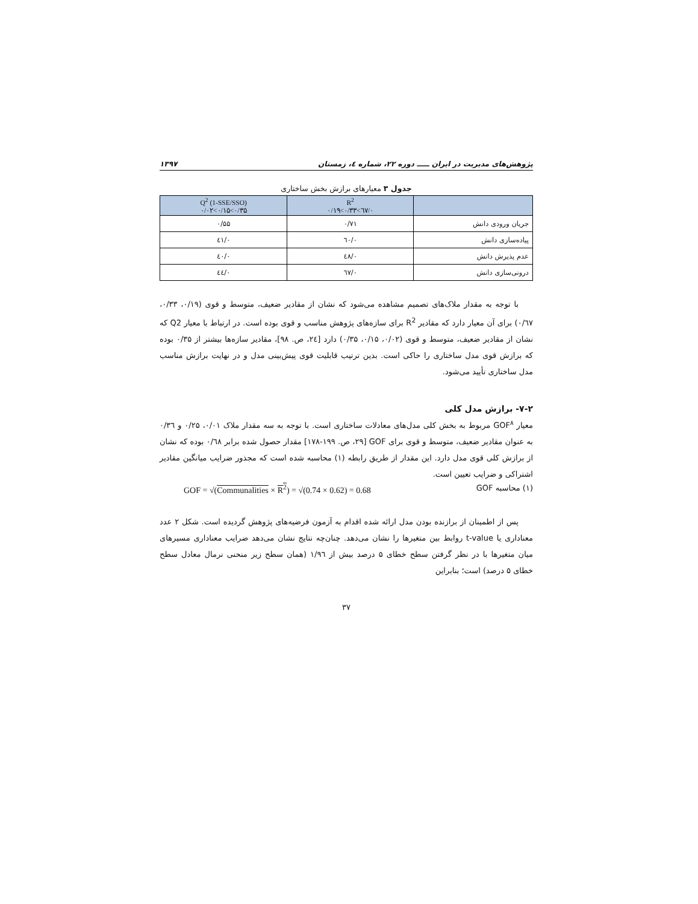پژوهش‌های مدیریت در ایران ـــــ دوره ۲۲، شماره ٤، زمستان ۱۳۹۷
جدول ۳ معیارهای برازش بخش ساختاری
| | R<sup>2</sup> ۰/٦۷>۰/۳۳>۰/۱۹ | Q<sup>2</sup> (1-SSE/SSO) ۰/۳۵>۰/۱۵>۰/۰۲ |
| --- | --- | --- |
| جریان ورودی دانش | ۰/۷۱ | ۰/۵۵ |
| پیاده‌سازی دانش | ۰/٦۰ | ۰/٤۱ |
| عدم پذیرش دانش | ۰/٤۸ | ۰/٤۰ |
| درونی‌سازی دانش | ۰/٦۷ | ۰/٤٤ |
با توجه به مقدار ملاک‌های تصمیم مشاهده می‌شود که نشان از مقادیر ضعیف، متوسط و قوی (۰/۱۹، ۰/۳۳، ۰/٦۷) برای آن معیار دارد که مقادیر R<sup>2</sup> برای سازه‌های پژوهش مناسب و قوی بوده است. در ارتباط با معیار Q2 که نشان از مقادیر ضعیف، متوسط و قوی (۰/۰۲، ۰/۱۵، ۰/۳۵) دارد [۲٤، ص. ۹۸]، مقادیر سازه‌ها بیشتر از ۰/۳۵ بوده که برازش قوی مدل ساختاری را حاکی است. بدین ترتیب قابلیت قوی پیش‌بینی مدل و در نهایت برازش مناسب مدل ساختاری تأیید می‌شود.
۷-۲- برازش مدل کلی
معیار GOF<sup>۸</sup> مربوط به بخش کلی مدل‌های معادلات ساختاری است. با توجه به سه مقدار ملاک ۰/۰۱، ۰/۲۵ و ۰/۳٦ به عنوان مقادیر ضعیف، متوسط و قوی برای GOF [۲۹، ص. ۱۹۹-۱۷۸] مقدار حصول شده برابر ۰/٦۸ بوده که نشان از برازش کلی قوی مدل دارد. این مقدار از طریق رابطه (۱) محاسبه شده است که مجذور ضرایب میانگین مقادیر اشتراکی و ضرایب تعیین است.
(۱) محاسبه GOF GOF = √(Communalities × R<sup>2</sup>) = √(0.74 × 0.62) = 0.68
پس از اطمینان از برازنده بودن مدل ارائه شده اقدام به آزمون فرضیه‌های پژوهش گردیده است. شکل ۲ عدد معناداری یا t-value روابط بین متغیرها را نشان می‌دهد. چنان‌چه نتایج نشان می‌دهد ضرایب معناداری مسیرهای میان متغیرها با در نظر گرفتن سطح خطای ۵ درصد بیش از ۱/۹٦ (همان سطح زیر منحنی نرمال معادل سطح خطای ۵ درصد) است؛ بنابراین
۳۷